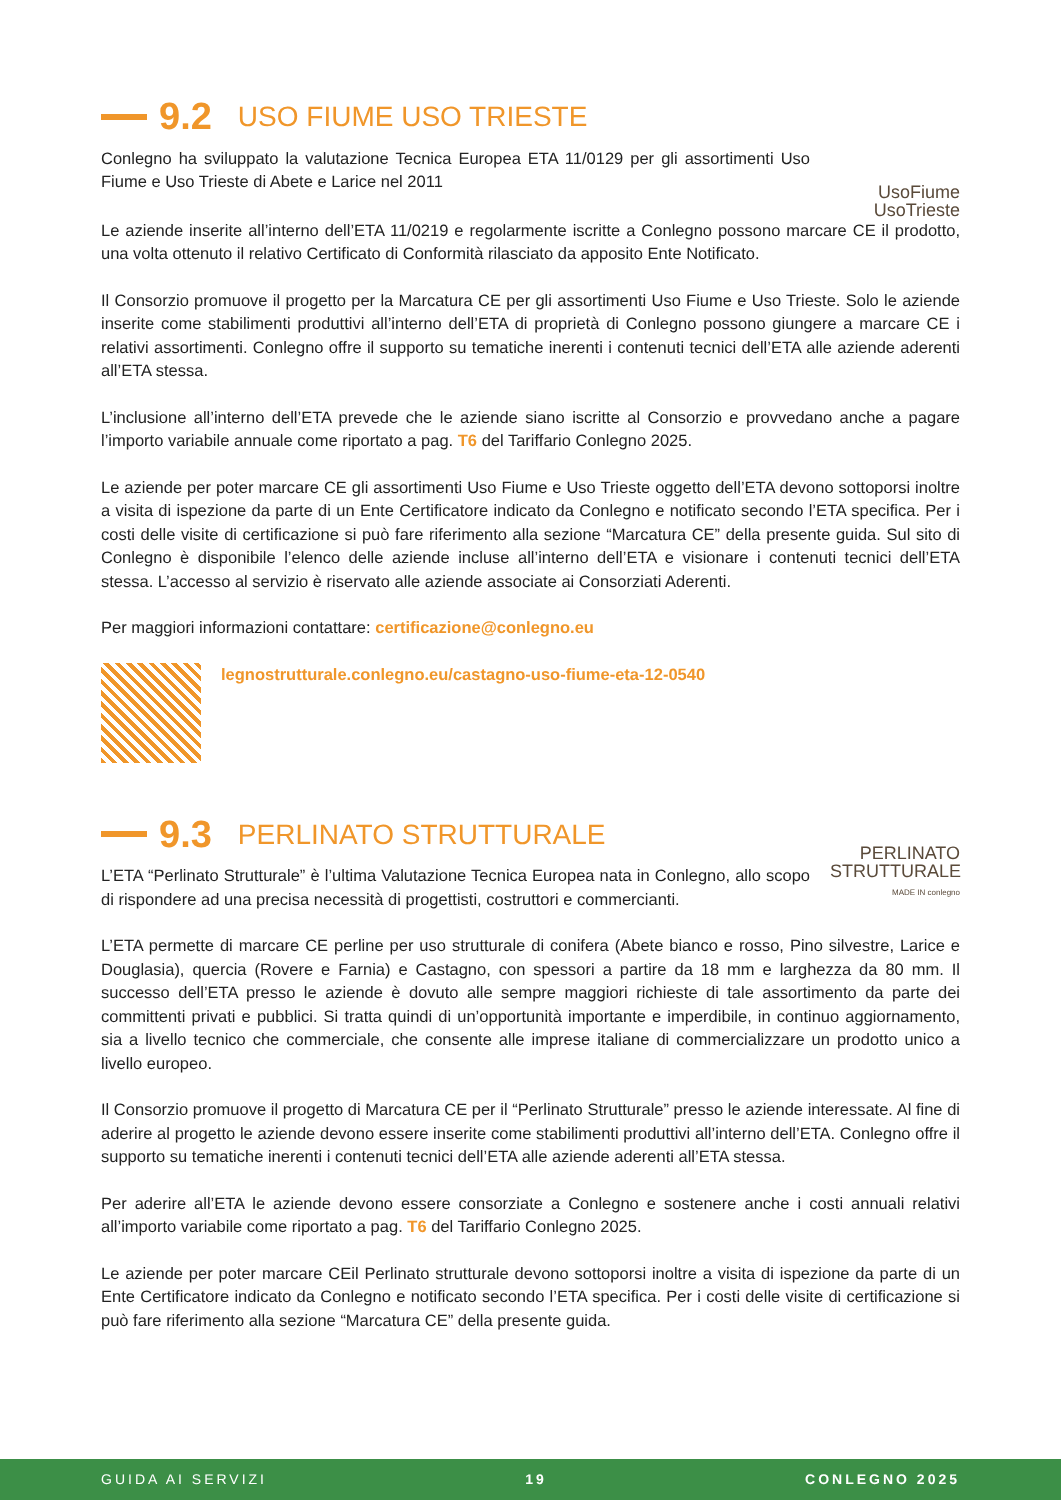9.2 USO FIUME USO TRIESTE
Conlegno ha sviluppato la valutazione Tecnica Europea ETA 11/0129 per gli assortimenti Uso Fiume e Uso Trieste di Abete e Larice nel 2011
UsoFiume
UsoTrieste
Le aziende inserite all’interno dell’ETA 11/0219 e regolarmente iscritte a Conlegno possono marcare CE il prodotto, una volta ottenuto il relativo Certificato di Conformità rilasciato da apposito Ente Notificato.
Il Consorzio promuove il progetto per la Marcatura CE per gli assortimenti Uso Fiume e Uso Trieste. Solo le aziende inserite come stabilimenti produttivi all’interno dell’ETA di proprietà di Conlegno possono giungere a marcare CE i relativi assortimenti. Conlegno offre il supporto su tematiche inerenti i contenuti tecnici dell’ETA alle aziende aderenti all’ETA stessa.
L’inclusione all’interno dell’ETA prevede che le aziende siano iscritte al Consorzio e provvedano anche a pagare l’importo variabile annuale come riportato a pag. T6 del Tariffario Conlegno 2025.
Le aziende per poter marcare CE gli assortimenti Uso Fiume e Uso Trieste oggetto dell’ETA devono sottoporsi inoltre a visita di ispezione da parte di un Ente Certificatore indicato da Conlegno e notificato secondo l’ETA specifica. Per i costi delle visite di certificazione si può fare riferimento alla sezione “Marcatura CE” della presente guida. Sul sito di Conlegno è disponibile l’elenco delle aziende incluse all’interno dell’ETA e visionare i contenuti tecnici dell’ETA stessa. L’accesso al servizio è riservato alle aziende associate ai Consorziati Aderenti.
Per maggiori informazioni contattare: certificazione@conlegno.eu
legnostrutturale.conlegno.eu/castagno-uso-fiume-eta-12-0540
9.3 PERLINATO STRUTTURALE
L’ETA “Perlinato Strutturale” è l’ultima Valutazione Tecnica Europea nata in Conlegno, allo scopo di rispondere ad una precisa necessità di progettisti, costruttori e commercianti.
PERLINATO
STRUTTURALE
MADE IN conlegno
L’ETA permette di marcare CE perline per uso strutturale di conifera (Abete bianco e rosso, Pino silvestre, Larice e Douglasia), quercia (Rovere e Farnia) e Castagno, con spessori a partire da 18 mm e larghezza da 80 mm. Il successo dell’ETA presso le aziende è dovuto alle sempre maggiori richieste di tale assortimento da parte dei committenti privati e pubblici. Si tratta quindi di un’opportunità importante e imperdibile, in continuo aggiornamento, sia a livello tecnico che commerciale, che consente alle imprese italiane di commercializzare un prodotto unico a livello europeo.
Il Consorzio promuove il progetto di Marcatura CE per il “Perlinato Strutturale” presso le aziende interessate. Al fine di aderire al progetto le aziende devono essere inserite come stabilimenti produttivi all’interno dell’ETA. Conlegno offre il supporto su tematiche inerenti i contenuti tecnici dell’ETA alle aziende aderenti all’ETA stessa.
Per aderire all’ETA le aziende devono essere consorziate a Conlegno e sostenere anche i costi annuali relativi all’importo variabile come riportato a pag. T6 del Tariffario Conlegno 2025.
Le aziende per poter marcare CEil Perlinato strutturale devono sottoporsi inoltre a visita di ispezione da parte di un Ente Certificatore indicato da Conlegno e notificato secondo l’ETA specifica. Per i costi delle visite di certificazione si può fare riferimento alla sezione “Marcatura CE” della presente guida.
GUIDA AI SERVIZI 19 CONLEGNO 2025